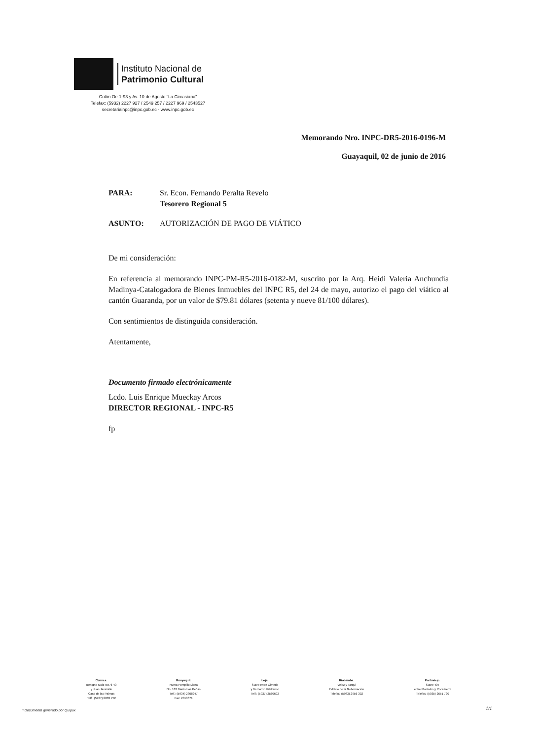Instituto Nacional de
Patrimonio Cultural
Colón Oe 1-93 y Av. 10 de Agosto "La Circasiana"
Telefax: (5932) 2227 927 / 2549 257 / 2227 969 / 2543527
secretariainpc@inpc.gob.ec - www.inpc.gob.ec
Memorando Nro. INPC-DR5-2016-0196-M
Guayaquil, 02 de junio de 2016
PARA: Sr. Econ. Fernando Peralta Revelo
Tesorero Regional 5
ASUNTO: AUTORIZACIÓN DE PAGO DE VIÁTICO
De mi consideración:
En referencia al memorando INPC-PM-R5-2016-0182-M, suscrito por la Arq. Heidi Valeria Anchundia Madinya-Catalogadora de Bienes Inmuebles del INPC R5, del 24 de mayo, autorizo el pago del viático al cantón Guaranda, por un valor de $79.81 dólares (setenta y nueve 81/100 dólares).
Con sentimientos de distinguida consideración.
Atentamente,
Documento firmado electrónicamente
Lcdo. Luis Enrique Mueckay Arcos
DIRECTOR REGIONAL - INPC-R5
fp
Cuenca:
Benigno Malo No. 6-40
y Juan Jaramillo
Casa de las Palmas
Telf.: (5937) 2833 752
Guayaquil:
Numa Pompilio Llona
No. 182 Barrio Las Peñas
Telf.: (5934) 2308247
Fax: 2313671
Loja:
Sucre entre Olmedo
y Bernardo Valdivieso
Telf.: (5937) 2560602
Riobamba:
Veloz y Tarqui
Edificio de la Gobernación
Telefax: (5933) 2956 392
Portoviejo:
Sucre 407
entre Montalvo y Rocafuerte
Telefax: (5935) 2651 720
* Documento generado por Quipux
1/1